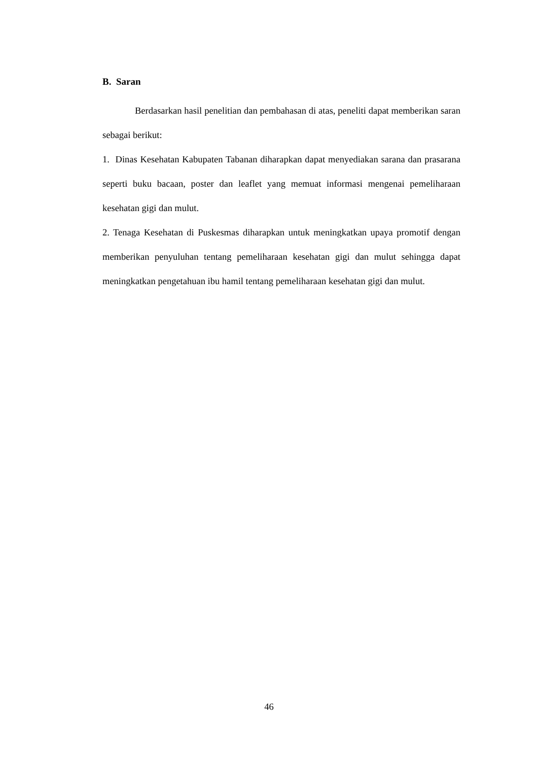B. Saran
Berdasarkan hasil penelitian dan pembahasan di atas, peneliti dapat memberikan saran sebagai berikut:
1. Dinas Kesehatan Kabupaten Tabanan diharapkan dapat menyediakan sarana dan prasarana seperti buku bacaan, poster dan leaflet yang memuat informasi mengenai pemeliharaan kesehatan gigi dan mulut.
2. Tenaga Kesehatan di Puskesmas diharapkan untuk meningkatkan upaya promotif dengan memberikan penyuluhan tentang pemeliharaan kesehatan gigi dan mulut sehingga dapat meningkatkan pengetahuan ibu hamil tentang pemeliharaan kesehatan gigi dan mulut.
46